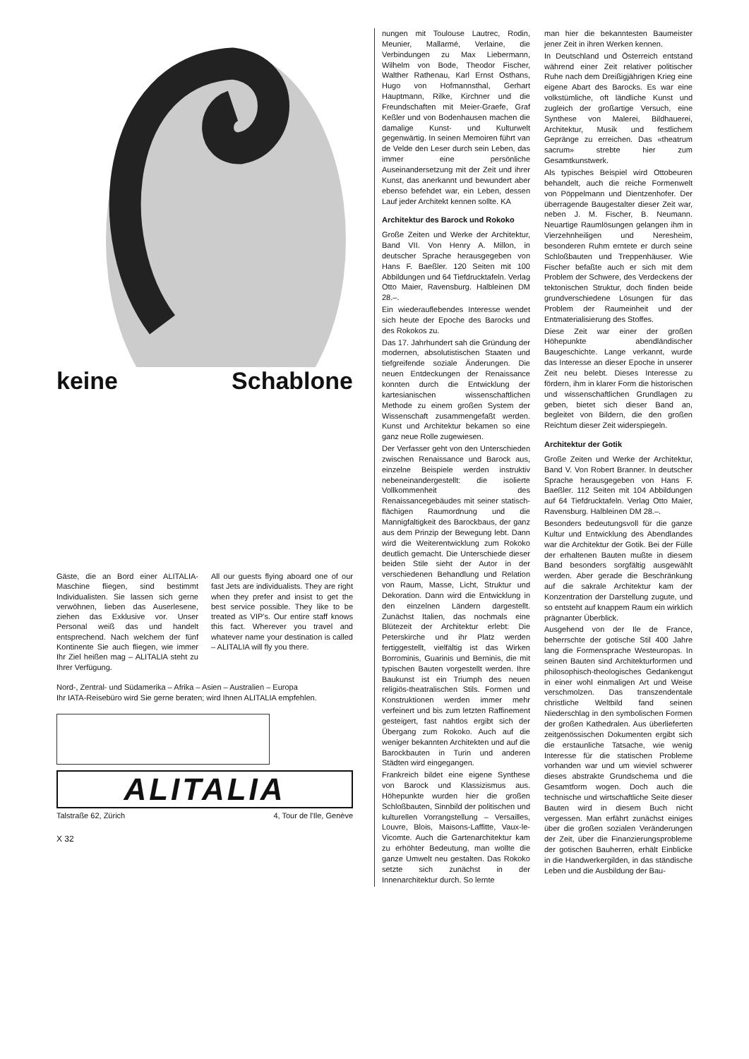keine Schablone
Gäste, die an Bord einer ALITALIA-Maschine fliegen, sind bestimmt Individualisten. Sie lassen sich gerne verwöhnen, lieben das Auserlesene, ziehen das Exklusive vor. Unser Personal weiß das und handelt entsprechend. Nach welchem der fünf Kontinente Sie auch fliegen, wie immer Ihr Ziel heißen mag – ALITALIA steht zu Ihrer Verfügung.
All our guests flying aboard one of our fast Jets are individualists. They are right when they prefer and insist to get the best service possible. They like to be treated as VIP's. Our entire staff knows this fact. Wherever you travel and whatever name your destination is called – ALITALIA will fly you there.
Nord-, Zentral- und Südamerika – Afrika – Asien – Australien – Europa
Ihr IATA-Reisebüro wird Sie gerne beraten; wird Ihnen ALITALIA empfehlen.
ALITALIA
Talstraße 62, Zürich 4, Tour de l'Ile, Genève
X 32
nungen mit Toulouse Lautrec, Rodin, Meunier, Mallarmé, Verlaine, die Verbindungen zu Max Liebermann, Wilhelm von Bode, Theodor Fischer, Walther Rathenau, Karl Ernst Osthans, Hugo von Hofmannsthal, Gerhart Hauptmann, Rilke, Kirchner und die Freundschaften mit Meier-Graefe, Graf Keßler und von Bodenhausen machen die damalige Kunst- und Kulturwelt gegenwärtig. In seinen Memoiren führt van de Velde den Leser durch sein Leben, das immer eine persönliche Auseinandersetzung mit der Zeit und ihrer Kunst, das anerkannt und bewundert aber ebenso befehdet war, ein Leben, dessen Lauf jeder Architekt kennen sollte. KA
Architektur des Barock und Rokoko
Große Zeiten und Werke der Architektur, Band VII. Von Henry A. Millon, in deutscher Sprache herausgegeben von Hans F. Baeßler. 120 Seiten mit 100 Abbildungen und 64 Tiefdrucktafeln. Verlag Otto Maier, Ravensburg. Halbleinen DM 28.–.
Ein wiederauflebendes Interesse wendet sich heute der Epoche des Barocks und des Rokokos zu.
Das 17. Jahrhundert sah die Gründung der modernen, absolutistischen Staaten und tiefgreifende soziale Änderungen. Die neuen Entdeckungen der Renaissance konnten durch die Entwicklung der kartesianischen wissenschaftlichen Methode zu einem großen System der Wissenschaft zusammengefaßt werden. Kunst und Architektur bekamen so eine ganz neue Rolle zugewiesen.
Der Verfasser geht von den Unterschieden zwischen Renaissance und Barock aus, einzelne Beispiele werden instruktiv nebeneinandergestellt: die isolierte Vollkommenheit des Renaissancegebäudes mit seiner statisch-flächigen Raumordnung und die Mannigfaltigkeit des Barockbaus, der ganz aus dem Prinzip der Bewegung lebt. Dann wird die Weiterentwicklung zum Rokoko deutlich gemacht. Die Unterschiede dieser beiden Stile sieht der Autor in der verschiedenen Behandlung und Relation von Raum, Masse, Licht, Struktur und Dekoration. Dann wird die Entwicklung in den einzelnen Ländern dargestellt. Zunächst Italien, das nochmals eine Blütezeit der Architektur erlebt: Die Peterskirche und ihr Platz werden fertiggestellt, vielfältig ist das Wirken Borrominis, Guarinis und Berninis, die mit typischen Bauten vorgestellt werden. Ihre Baukunst ist ein Triumph des neuen religiös-theatralischen Stils. Formen und Konstruktionen werden immer mehr verfeinert und bis zum letzten Raffinement gesteigert, fast nahtlos ergibt sich der Übergang zum Rokoko. Auch auf die weniger bekannten Architekten und auf die Barockbauten in Turin und anderen Städten wird eingegangen.
Frankreich bildet eine eigene Synthese von Barock und Klassizismus aus. Höhepunkte wurden hier die großen Schloßbauten, Sinnbild der politischen und kulturellen Vorrangstellung – Versailles, Louvre, Blois, Maisons-Laffitte, Vaux-le-Vicomte. Auch die Gartenarchitektur kam zu erhöhter Bedeutung, man wollte die ganze Umwelt neu gestalten. Das Rokoko setzte sich zunächst in der Innenarchitektur durch. So lernte
man hier die bekanntesten Baumeister jener Zeit in ihren Werken kennen.
In Deutschland und Österreich entstand während einer Zeit relativer politischer Ruhe nach dem Dreißigjährigen Krieg eine eigene Abart des Barocks. Es war eine volkstümliche, oft ländliche Kunst und zugleich der großartige Versuch, eine Synthese von Malerei, Bildhauerei, Architektur, Musik und festlichem Gepränge zu erreichen. Das «theatrum sacrum» strebte hier zum Gesamtkunstwerk.
Als typisches Beispiel wird Ottobeuren behandelt, auch die reiche Formenwelt von Pöppelmann und Dientzenhofer. Der überragende Baugestalter dieser Zeit war, neben J. M. Fischer, B. Neumann. Neuartige Raumlösungen gelangen ihm in Vierzehnheiligen und Neresheim, besonderen Ruhm erntete er durch seine Schloßbauten und Treppenhäuser. Wie Fischer befaßte auch er sich mit dem Problem der Schwere, des Verdeckens der tektonischen Struktur, doch finden beide grundverschiedene Lösungen für das Problem der Raumeinheit und der Entmaterialisierung des Stoffes.
Diese Zeit war einer der großen Höhepunkte abendländischer Baugeschichte. Lange verkannt, wurde das Interesse an dieser Epoche in unserer Zeit neu belebt. Dieses Interesse zu fördern, ihm in klarer Form die historischen und wissenschaftlichen Grundlagen zu geben, bietet sich dieser Band an, begleitet von Bildern, die den großen Reichtum dieser Zeit widerspiegeln.
Architektur der Gotik
Große Zeiten und Werke der Architektur, Band V. Von Robert Branner. In deutscher Sprache herausgegeben von Hans F. Baeßler. 112 Seiten mit 104 Abbildungen auf 64 Tiefdrucktafeln. Verlag Otto Maier, Ravensburg. Halbleinen DM 28.–.
Besonders bedeutungsvoll für die ganze Kultur und Entwicklung des Abendlandes war die Architektur der Gotik. Bei der Fülle der erhaltenen Bauten mußte in diesem Band besonders sorgfältig ausgewählt werden. Aber gerade die Beschränkung auf die sakrale Architektur kam der Konzentration der Darstellung zugute, und so entsteht auf knappem Raum ein wirklich prägnanter Überblick.
Ausgehend von der Ile de France, beherrschte der gotische Stil 400 Jahre lang die Formensprache Westeuropas. In seinen Bauten sind Architekturformen und philosophisch-theologisches Gedankengut in einer wohl einmaligen Art und Weise verschmolzen. Das transzendentale christliche Weltbild fand seinen Niederschlag in den symbolischen Formen der großen Kathedralen. Aus überlieferten zeitgenössischen Dokumenten ergibt sich die erstaunliche Tatsache, wie wenig Interesse für die statischen Probleme vorhanden war und um wieviel schwerer dieses abstrakte Grundschema und die Gesamtform wogen. Doch auch die technische und wirtschaftliche Seite dieser Bauten wird in diesem Buch nicht vergessen. Man erfährt zunächst einiges über die großen sozialen Veränderungen der Zeit, über die Finanzierungsprobleme der gotischen Bauherren, erhält Einblicke in die Handwerkergilden, in das ständische Leben und die Ausbildung der Bau-